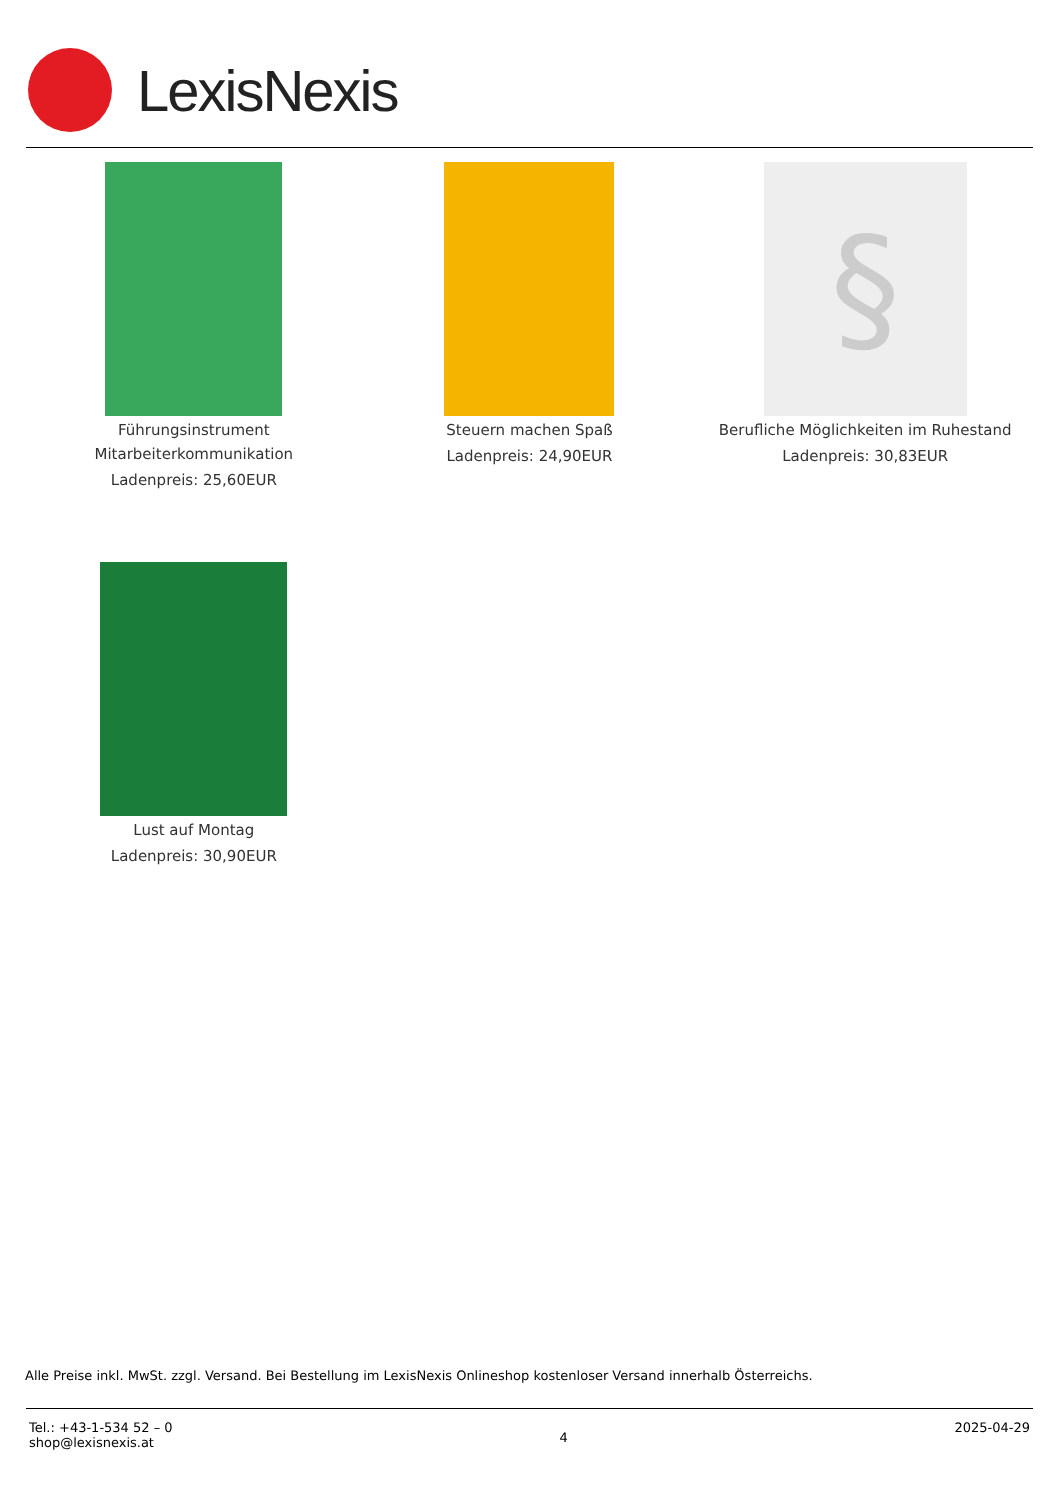LexisNexis
Führungsinstrument Mitarbeiterkommunikation
Ladenpreis: 25,60EUR
Steuern machen Spaß
Ladenpreis: 24,90EUR
§
Berufliche Möglichkeiten im Ruhestand
Ladenpreis: 30,83EUR
Lust auf Montag
Ladenpreis: 30,90EUR
Alle Preise inkl. MwSt. zzgl. Versand. Bei Bestellung im LexisNexis Onlineshop kostenloser Versand innerhalb Österreichs.
Tel.: +43-1-534 52 – 0
shop@lexisnexis.at
4
2025-04-29